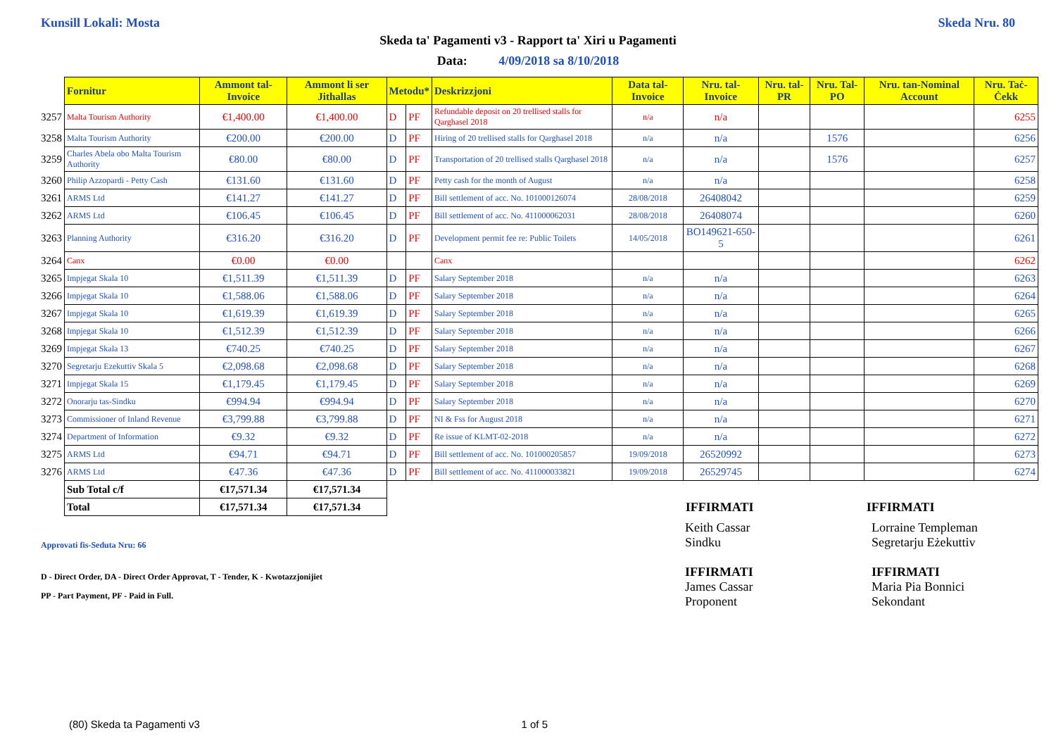Kunsill Lokali: Mosta Skeda Nru. 80
Skeda ta' Pagamenti v3 - Rapport ta' Xiri u Pagamenti
Data: 4/09/2018 sa 8/10/2018
| | Fornitur | Ammont tal-Invoice | Ammont li ser Jithallas | Metodu* | | Deskrizzjoni | Data tal-Invoice | Nru. tal-Invoice | Nru. tal-PR | Nru. Tal-PO | Nru. tan-Nominal Account | Nru. Taċ-Ċekk |
| --- | --- | --- | --- | --- | --- | --- | --- | --- | --- | --- | --- | --- |
| 3257 | Malta Tourism Authority | €1,400.00 | €1,400.00 | D | PF | Refundable deposit on 20 trellised stalls for Qarghasel 2018 | n/a | n/a | | | | 6255 |
| 3258 | Malta Tourism Authority | €200.00 | €200.00 | D | PF | Hiring of 20 trellised stalls for Qarghasel 2018 | n/a | n/a | | 1576 | | 6256 |
| 3259 | Charles Abela obo Malta Tourism Authority | €80.00 | €80.00 | D | PF | Transportation of 20 trellised stalls Qarghasel 2018 | n/a | n/a | | 1576 | | 6257 |
| 3260 | Philip Azzopardi - Petty Cash | €131.60 | €131.60 | D | PF | Petty cash for the month of August | n/a | n/a | | | | 6258 |
| 3261 | ARMS Ltd | €141.27 | €141.27 | D | PF | Bill settlement of acc. No. 101000126074 | 28/08/2018 | 26408042 | | | | 6259 |
| 3262 | ARMS Ltd | €106.45 | €106.45 | D | PF | Bill settlement of acc. No. 411000062031 | 28/08/2018 | 26408074 | | | | 6260 |
| 3263 | Planning Authority | €316.20 | €316.20 | D | PF | Development permit fee re: Public Toilets | 14/05/2018 | BO149621-650-5 | | | | 6261 |
| 3264 | Canx | €0.00 | €0.00 | | | Canx | | | | | | 6262 |
| 3265 | Impjegat Skala 10 | €1,511.39 | €1,511.39 | D | PF | Salary September 2018 | n/a | n/a | | | | 6263 |
| 3266 | Impjegat Skala 10 | €1,588.06 | €1,588.06 | D | PF | Salary September 2018 | n/a | n/a | | | | 6264 |
| 3267 | Impjegat Skala 10 | €1,619.39 | €1,619.39 | D | PF | Salary September 2018 | n/a | n/a | | | | 6265 |
| 3268 | Impjegat Skala 10 | €1,512.39 | €1,512.39 | D | PF | Salary September 2018 | n/a | n/a | | | | 6266 |
| 3269 | Impjegat Skala 13 | €740.25 | €740.25 | D | PF | Salary September 2018 | n/a | n/a | | | | 6267 |
| 3270 | Segretarju Ezekuttiv Skala 5 | €2,098.68 | €2,098.68 | D | PF | Salary September 2018 | n/a | n/a | | | | 6268 |
| 3271 | Impjegat Skala 15 | €1,179.45 | €1,179.45 | D | PF | Salary September 2018 | n/a | n/a | | | | 6269 |
| 3272 | Onorarju tas-Sindku | €994.94 | €994.94 | D | PF | Salary September 2018 | n/a | n/a | | | | 6270 |
| 3273 | Commissioner of Inland Revenue | €3,799.88 | €3,799.88 | D | PF | NI & Fss for August 2018 | n/a | n/a | | | | 6271 |
| 3274 | Department of Information | €9.32 | €9.32 | D | PF | Re issue of KLMT-02-2018 | n/a | n/a | | | | 6272 |
| 3275 | ARMS Ltd | €94.71 | €94.71 | D | PF | Bill settlement of acc. No. 101000205857 | 19/09/2018 | 26520992 | | | | 6273 |
| 3276 | ARMS Ltd | €47.36 | €47.36 | D | PF | Bill settlement of acc. No. 411000033821 | 19/09/2018 | 26529745 | | | | 6274 |
| | Sub Total c/f | €17,571.34 | €17,571.34 | | | | | | | | | |
| | Total | €17,571.34 | €17,571.34 | | | | | IFFIRMATI | | | IFFIRMATI | |
Approvati fis-Seduta Nru: 66
D - Direct Order, DA - Direct Order Approvat, T - Tender, K - Kwotazzjonijiet
PP - Part Payment, PF - Paid in Full.
Keith Cassar
Sindku
IFFIRMATI
James Cassar
Proponent
Lorraine Templeman
Segretarju Eżekuttiv
IFFIRMATI
Maria Pia Bonnici
Sekondant
(80) Skeda ta Pagamenti v3 1 of 5